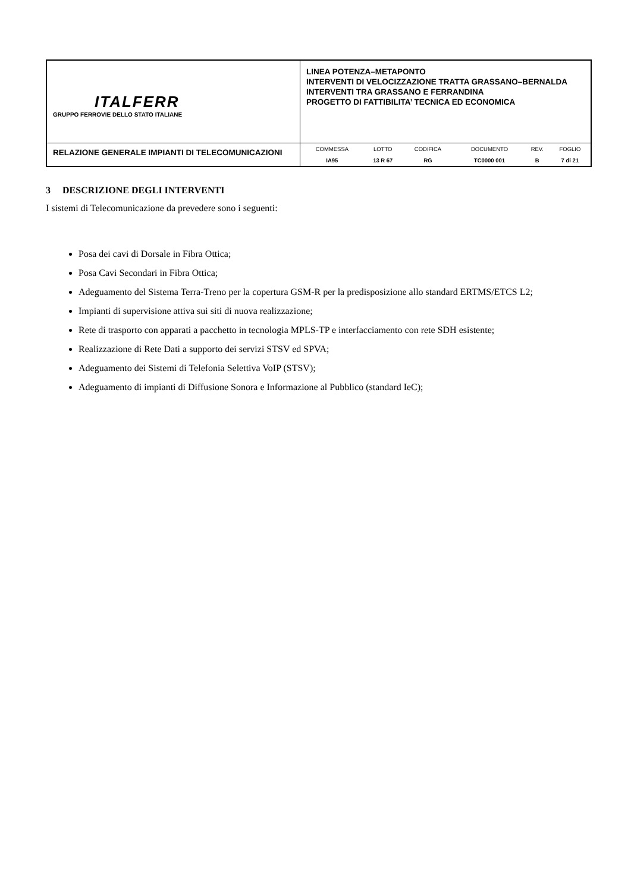| ITALFERR GRUPPO FERROVIE DELLO STATO ITALIANE | LINEA POTENZA–METAPONTO INTERVENTI DI VELOCIZZAZIONE TRATTA GRASSANO–BERNALDA INTERVENTI TRA GRASSANO E FERRANDINA PROGETTO DI FATTIBILITA’ TECNICA ED ECONOMICA |
| RELAZIONE GENERALE IMPIANTI DI TELECOMUNICAZIONI | / COMMESSA / LOTTO / CODIFICA / DOCUMENTO / REV. / FOGLIO / / IA95 / 13 R 67 / RG / TC0000 001 / B / 7 di 21 / |
3 DESCRIZIONE DEGLI INTERVENTI
I sistemi di Telecomunicazione da prevedere sono i seguenti:
Posa dei cavi di Dorsale in Fibra Ottica;
Posa Cavi Secondari in Fibra Ottica;
Adeguamento del Sistema Terra-Treno per la copertura GSM-R per la predisposizione allo standard ERTMS/ETCS L2;
Impianti di supervisione attiva sui siti di nuova realizzazione;
Rete di trasporto con apparati a pacchetto in tecnologia MPLS-TP e interfacciamento con rete SDH esistente;
Realizzazione di Rete Dati a supporto dei servizi STSV ed SPVA;
Adeguamento dei Sistemi di Telefonia Selettiva VoIP (STSV);
Adeguamento di impianti di Diffusione Sonora e Informazione al Pubblico (standard IeC);